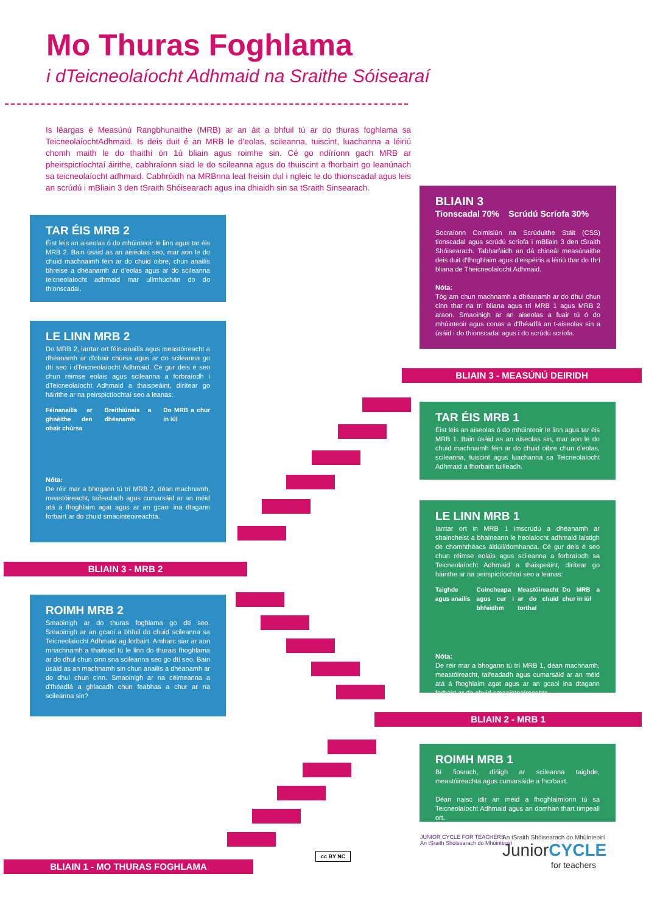Mo Thuras Foghlama
i dTeicneolaíocht Adhmaid na Sraithe Sóisearaí
Is léargas é Measúnú Rangbhunaithe (MRB) ar an áit a bhfuil tú ar do thuras foghlama sa TeicneolaíochtAdhmaid. Is deis duit é an MRB le d'eolas, scileanna, tuiscint, luachanna a léiriú chomh maith le do thaithí ón 1ú bliain agus roimhe sin. Cé go ndíríonn gach MRB ar pheirspictíochtaí áirithe, cabhraíonn siad le do scileanna agus do thuiscint a fhorbairt go leanúnach sa teicneolaíocht adhmaid. Cabhróidh na MRBnna leat freisin dul i ngleic le do thionscadal agus leis an scrúdú i mBliain 3 den tSraith Shóisearach agus ina dhiaidh sin sa tSraith Sinsearach.
TAR ÉIS MRB 2
Éist leis an aiseolas ó do mhúinteoir le linn agus tar éis MRB 2. Bain úsáid as an aiseolas seo, mar aon le do chuid machnaimh féin ar do chuid oibre, chun anailís bhreise a dhéanamh ar d'eolas agus ar do scileanna teicneolaíocht adhmaid mar ullmhúchán do do thionscadal.
LE LINN MRB 2
Do MRB 2, iarrtar ort féin-anailís agus meastóireacht a dhéanamh ar d'obair chúrsa agus ar do scileanna go dtí seo i dTeicneolaíocht Adhmaid. Cé gur deis é seo chun réimse eolais agus scileanna a forbraíodh i dTeicneolaíocht Adhmaid a thaispeáint, dírítear go háirithe ar na peirspictíochtaí seo a leanas:
Féinanailís ar ghnéithe den obair chúrsa
Breithiúnais a dhéanamh
Do MRB a chur in iúl
Nóta:
De réir mar a bhogann tú trí MRB 2, déan machnamh, meastóireacht, taifeadadh agus cumarsáid ar an méid atá á fhoghlaim agat agus ar an gcaoi ina dtagann forbairt ar do chuid smaointeoireachta.
BLIAIN 3 - MRB 2
ROIMH MRB 2
Smaoinigh ar do thuras foghlama go dtí seo. Smaoinigh ar an gcaoi a bhfuil do chuid scileanna sa Teicneolaíocht Adhmaid ag forbairt. Amharc siar ar aon mhachnamh a thaifead tú le linn do thurais fhoghlama ar do dhul chun cinn sna scileanna seo go dtí seo. Bain úsáid as an machnamh sin chun anailís a dhéanamh ar do dhul chun cinn. Smaoinigh ar na céimeanna a d'fhéadfá a ghlacadh chun feabhas a chur ar na scileanna sin?
BLIAIN 1 - MO THURAS FOGHLAMA
BLIAIN 3
Tionscadal 70% Scrúdú Scríofa 30%
Socraíonn Coimisiún na Scrúduithe Stáit (CSS) tionscadal agus scrúdú scríofa i mBliain 3 den tSraith Shóisearach. Tabharfaidh an dá chineál measúnaithe deis duit d'fhoghlaim agus d'eispéiris a léiriú thar do thrí bliana de Theicneolaíocht Adhmaid.
Nóta:
Tóg am chun machnamh a dhéanamh ar do dhul chun cinn thar na trí bliana agus trí MRB 1 agus MRB 2 araon. Smaoinigh ar an aiseolas a fuair tú ó do mhúinteoir agus conas a d'fhéadfá an t-aiseolas sin a úsáid i do thionscadal agus i do scrúdú scríofa.
BLIAIN 3 - MEASÚNÚ DEIRIDH
TAR ÉIS MRB 1
Éist leis an aiseolas ó do mhúinteoir le linn agus tar éis MRB 1. Bain úsáid as an aiseolas sin, mar aon le do chuid machnaimh féin ar do chuid oibre chun d'eolas, scileanna, tuiscint agus luachanna sa Teicneolaíocht Adhmaid a fhorbairt tuilleadh.
LE LINN MRB 1
Iarrtar ort in MRB 1 imscrúdú a dhéanamh ar shaincheist a bhaineann le heolaíocht adhmaid laistigh de chomhthéacs áitiúil/domhanda. Cé gur deis é seo chun réimse eolais agus scileanna a forbraíodh sa Teicneolaíocht Adhmaid a thaispeáint, dírítear go háirithe ar na peirspictíochtaí seo a leanas:
Taighde agus anailís
Coincheapa agus cur i bhfeidhm
Meastóireacht ar do chuid torthaí
Do MRB a chur in iúl
Nóta:
De réir mar a bhogann tú trí MRB 1, déan machnamh, meastóireacht, taifeadadh agus cumarsáid ar an méid atá á fhoghlaim agat agus ar an gcaoi ina dtagann forbairt ar do chuid smaointeoireachta.
BLIAIN 2 - MRB 1
ROIMH MRB 1
Bí fiosrach, díriigh ar scileanna taighde, meastóireachta agus cumarsáide a fhorbairt.
Déan naisc idir an méid a fhoghlaimíonn tú sa Teicneolaíocht Adhmaid agus an domhan thart timpeall ort.
cc BY NC
JUNIOR CYCLE FOR TEACHERS
An tSraith Shóisearach do Mhúinteoirí
An tSraith Shóisearach do Mhúinteoirí
JuniorCYCLE
for teachers